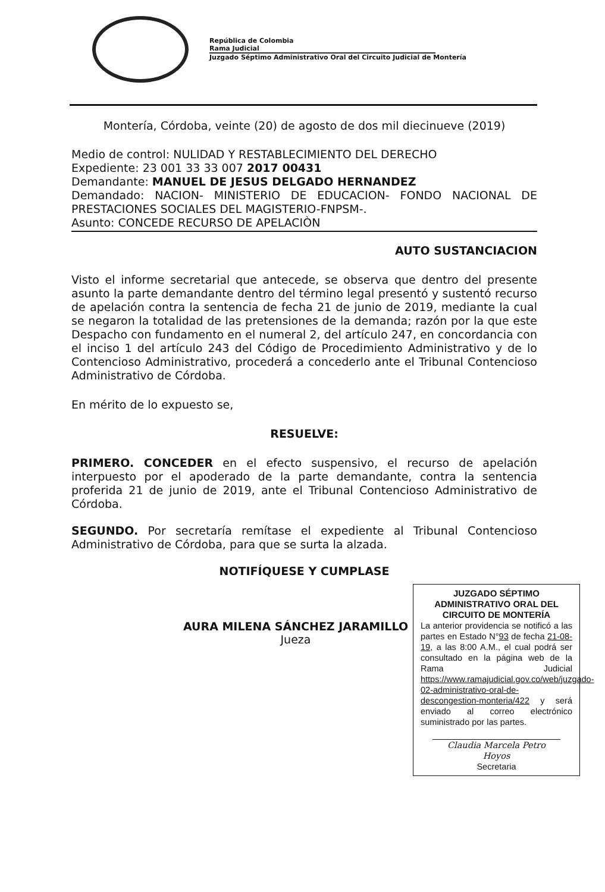República de Colombia
Rama Judicial
Juzgado Séptimo Administrativo Oral del Circuito Judicial de Montería
Montería, Córdoba, veinte (20) de agosto de dos mil diecinueve (2019)
Medio de control: NULIDAD Y RESTABLECIMIENTO DEL DERECHO
Expediente: 23 001 33 33 007 2017 00431
Demandante: MANUEL DE JESUS DELGADO HERNANDEZ
Demandado: NACION- MINISTERIO DE EDUCACION- FONDO NACIONAL DE PRESTACIONES SOCIALES DEL MAGISTERIO-FNPSM-.
Asunto: CONCEDE RECURSO DE APELACIÒN
AUTO SUSTANCIACION
Visto el informe secretarial que antecede, se observa que dentro del presente asunto la parte demandante dentro del término legal presentó y sustentó recurso de apelación contra la sentencia de fecha 21 de junio de 2019, mediante la cual se negaron la totalidad de las pretensiones de la demanda; razón por la que este Despacho con fundamento en el numeral 2, del artículo 247, en concordancia con el inciso 1 del artículo 243 del Código de Procedimiento Administrativo y de lo Contencioso Administrativo, procederá a concederlo ante el Tribunal Contencioso Administrativo de Córdoba.
En mérito de lo expuesto se,
RESUELVE:
PRIMERO. CONCEDER en el efecto suspensivo, el recurso de apelación interpuesto por el apoderado de la parte demandante, contra la sentencia proferida 21 de junio de 2019, ante el Tribunal Contencioso Administrativo de Córdoba.
SEGUNDO. Por secretaría remítase el expediente al Tribunal Contencioso Administrativo de Córdoba, para que se surta la alzada.
NOTIFÍQUESE Y CUMPLASE
AURA MILENA SÁNCHEZ JARAMILLO
Jueza
JUZGADO SÉPTIMO ADMINISTRATIVO ORAL DEL CIRCUITO DE MONTERÍA
La anterior providencia se notificó a las partes en Estado N°93 de fecha 21-08-19, a las 8:00 A.M., el cual podrá ser consultado en la página web de la Rama Judicial https://www.ramajudicial.gov.co/web/juzgado-02-administrativo-oral-de-descongestion-monteria/422 y será enviado al correo electrónico suministrado por las partes.
Claudia Marcela Petro Hoyos
Secretaria